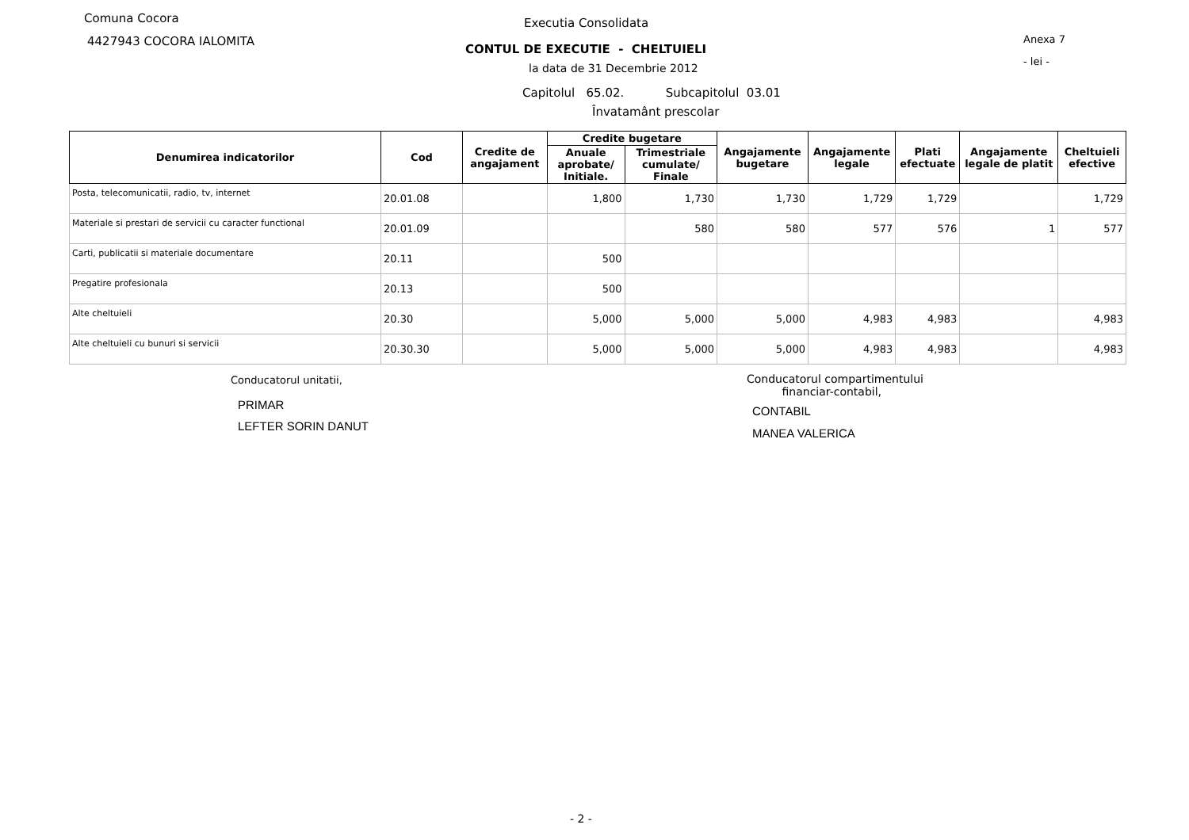Comuna Cocora
4427943 COCORA IALOMITA
Executia Consolidata
CONTUL DE EXECUTIE - CHELTUIELI
la data de 31 Decembrie 2012
Anexa 7
- lei -
Capitolul 65.02. Subcapitolul 03.01
Învatamânt prescolar
| Denumirea indicatorilor | Cod | Credite de angajament | Credite bugetare | | Angajamente bugetare | Angajamente legale | Plati efectuate | Angajamente legale de platit | Cheltuieli efective |
| --- | --- | --- | --- | --- | --- | --- | --- | --- | --- |
| | | | Anuale aprobate/ Initiale. | Trimestriale cumulate/ Finale | | | | | |
| Posta, telecomunicatii, radio, tv, internet | 20.01.08 | | 1,800 | 1,730 | 1,730 | 1,729 | 1,729 | | 1,729 |
| Materiale si prestari de servicii cu caracter functional | 20.01.09 | | | 580 | 580 | 577 | 576 | 1 | 577 |
| Carti, publicatii si materiale documentare | 20.11 | | 500 | | | | | | |
| Pregatire profesionala | 20.13 | | 500 | | | | | | |
| Alte cheltuieli | 20.30 | | 5,000 | 5,000 | 5,000 | 4,983 | 4,983 | | 4,983 |
| Alte cheltuieli cu bunuri si servicii | 20.30.30 | | 5,000 | 5,000 | 5,000 | 4,983 | 4,983 | | 4,983 |
Conducatorul unitatii,
PRIMAR
LEFTER SORIN DANUT
Conducatorul compartimentului
financiar-contabil,
CONTABIL
MANEA VALERICA
- 2 -